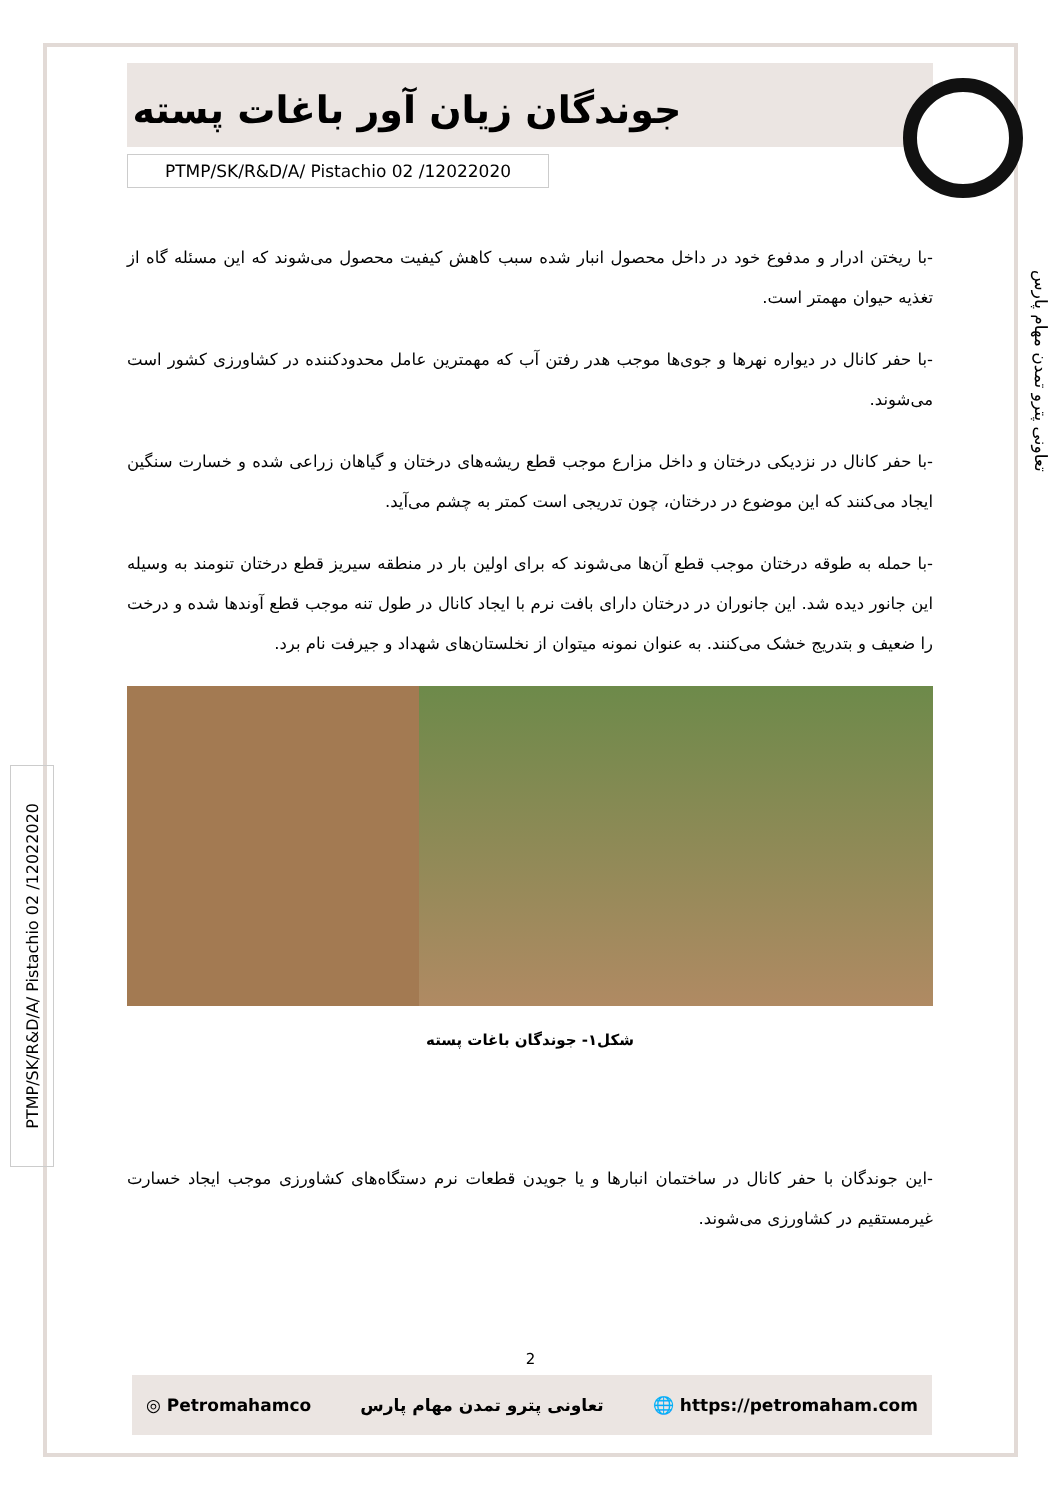جوندگان زیان آور باغات پسته
PTMP/SK/R&D/A/ Pistachio 02 /12022020
-با ریختن ادرار و مدفوع خود در داخل محصول انبار شده سبب کاهش کیفیت محصول می‌شوند که این مسئله گاه از تغذیه حیوان مهمتر است.
-با حفر کانال در دیواره نهرها و جوی‌ها موجب هدر رفتن آب که مهمترین عامل محدودکننده در کشاورزی کشور است می‌شوند.
-با حفر کانال در نزدیکی درختان و داخل مزارع موجب قطع ریشه‌های درختان و گیاهان زراعی شده و خسارت سنگین ایجاد می‌کنند که این موضوع در درختان، چون تدریجی است کمتر به چشم می‌آید.
-با حمله به طوقه درختان موجب قطع آن‌ها می‌شوند که برای اولین بار در منطقه سیریز قطع درختان تنومند به وسیله این جانور دیده شد. این جانوران در درختان دارای بافت نرم با ایجاد کانال در طول تنه موجب قطع آوندها شده و درخت را ضعیف و بتدریج خشک می‌کنند. به عنوان نمونه میتوان از نخلستان‌های شهداد و جیرفت نام برد.
شکل۱- جوندگان باغات پسته
-این جوندگان با حفر کانال در ساختمان انبارها و یا جویدن قطعات نرم دستگاه‌های کشاورزی موجب ایجاد خسارت غیرمستقیم در کشاورزی می‌شوند.
تعاونی پترو تمدن مهام پارس
PTMP/SK/R&D/A/ Pistachio 02 /12022020
2
◎ Petromahamco تعاونی پترو تمدن مهام پارس 🌐 https://petromaham.com